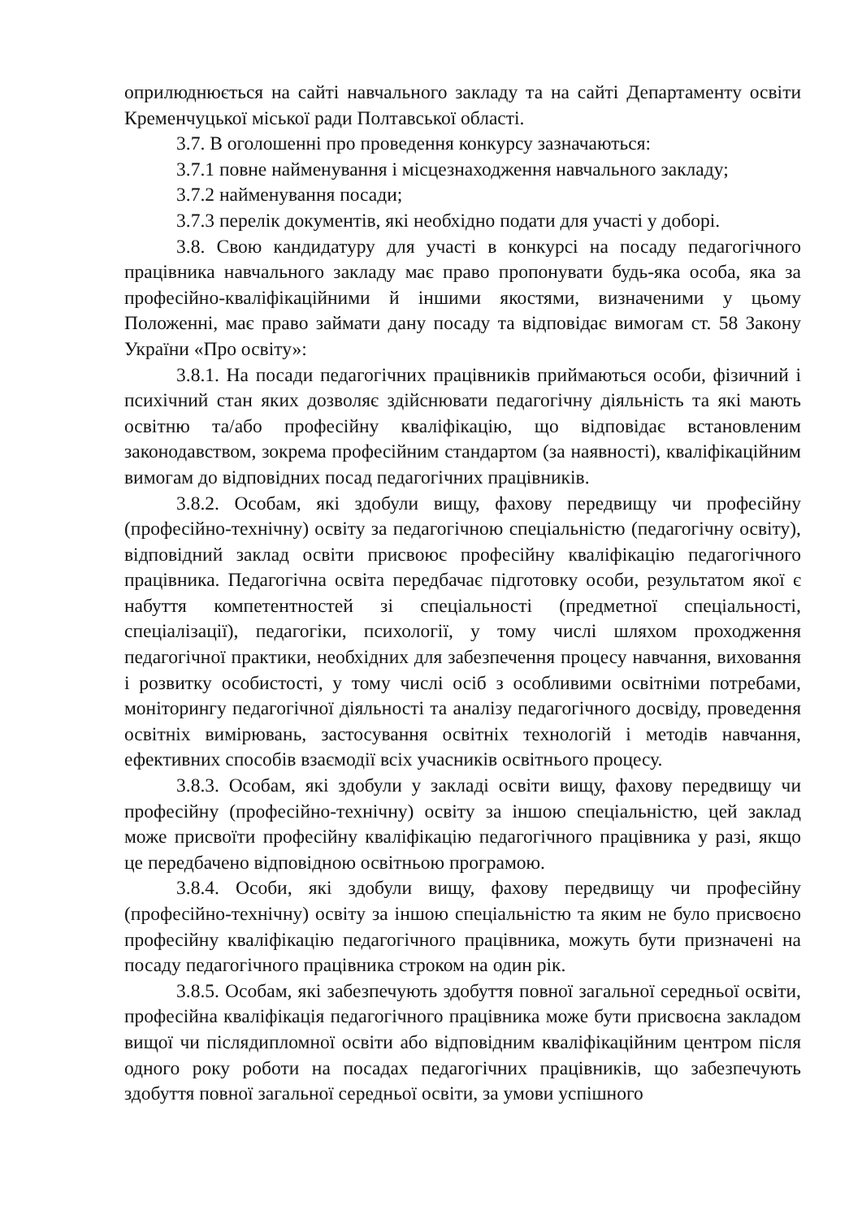оприлюднюється на сайті навчального закладу та на сайті Департаменту освіти Кременчуцької міської ради Полтавської області.
3.7. В оголошенні про проведення конкурсу зазначаються:
3.7.1 повне найменування і місцезнаходження навчального закладу;
3.7.2 найменування посади;
3.7.3 перелік документів, які необхідно подати для участі у доборі.
3.8. Свою кандидатуру для участі в конкурсі на посаду педагогічного працівника навчального закладу має право пропонувати будь-яка особа, яка за професійно-кваліфікаційними й іншими якостями, визначеними у цьому Положенні, має право займати дану посаду та відповідає вимогам ст. 58 Закону України «Про освіту»:
3.8.1. На посади педагогічних працівників приймаються особи, фізичний і психічний стан яких дозволяє здійснювати педагогічну діяльність та які мають освітню та/або професійну кваліфікацію, що відповідає встановленим законодавством, зокрема професійним стандартом (за наявності), кваліфікаційним вимогам до відповідних посад педагогічних працівників.
3.8.2. Особам, які здобули вищу, фахову передвищу чи професійну (професійно-технічну) освіту за педагогічною спеціальністю (педагогічну освіту), відповідний заклад освіти присвоює професійну кваліфікацію педагогічного працівника. Педагогічна освіта передбачає підготовку особи, результатом якої є набуття компетентностей зі спеціальності (предметної спеціальності, спеціалізації), педагогіки, психології, у тому числі шляхом проходження педагогічної практики, необхідних для забезпечення процесу навчання, виховання і розвитку особистості, у тому числі осіб з особливими освітніми потребами, моніторингу педагогічної діяльності та аналізу педагогічного досвіду, проведення освітніх вимірювань, застосування освітніх технологій і методів навчання, ефективних способів взаємодії всіх учасників освітнього процесу.
3.8.3. Особам, які здобули у закладі освіти вищу, фахову передвищу чи професійну (професійно-технічну) освіту за іншою спеціальністю, цей заклад може присвоїти професійну кваліфікацію педагогічного працівника у разі, якщо це передбачено відповідною освітньою програмою.
3.8.4. Особи, які здобули вищу, фахову передвищу чи професійну (професійно-технічну) освіту за іншою спеціальністю та яким не було присвоєно професійну кваліфікацію педагогічного працівника, можуть бути призначені на посаду педагогічного працівника строком на один рік.
3.8.5. Особам, які забезпечують здобуття повної загальної середньої освіти, професійна кваліфікація педагогічного працівника може бути присвоєна закладом вищої чи післядипломної освіти або відповідним кваліфікаційним центром після одного року роботи на посадах педагогічних працівників, що забезпечують здобуття повної загальної середньої освіти, за умови успішного